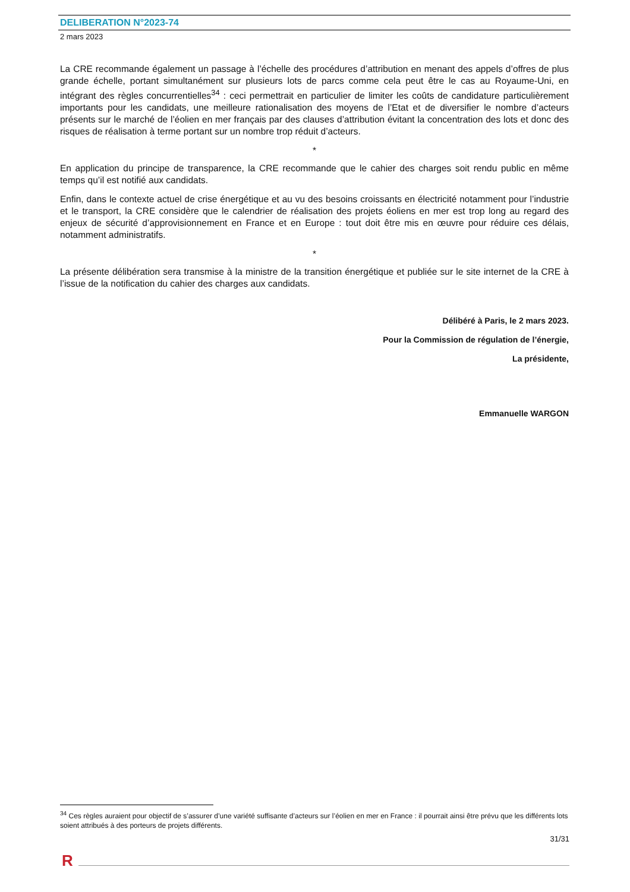DELIBERATION N°2023-74
2 mars 2023
La CRE recommande également un passage à l’échelle des procédures d’attribution en menant des appels d’offres de plus grande échelle, portant simultanément sur plusieurs lots de parcs comme cela peut être le cas au Royaume-Uni, en intégrant des règles concurrentielles<sup>34</sup> : ceci permettrait en particulier de limiter les coûts de candidature particulièrement importants pour les candidats, une meilleure rationalisation des moyens de l’Etat et de diversifier le nombre d’acteurs présents sur le marché de l’éolien en mer français par des clauses d’attribution évitant la concentration des lots et donc des risques de réalisation à terme portant sur un nombre trop réduit d’acteurs.
*
En application du principe de transparence, la CRE recommande que le cahier des charges soit rendu public en même temps qu’il est notifié aux candidats.
Enfin, dans le contexte actuel de crise énergétique et au vu des besoins croissants en électricité notamment pour l’industrie et le transport, la CRE considère que le calendrier de réalisation des projets éoliens en mer est trop long au regard des enjeux de sécurité d’approvisionnement en France et en Europe : tout doit être mis en œuvre pour réduire ces délais, notamment administratifs.
*
La présente délibération sera transmise à la ministre de la transition énergétique et publiée sur le site internet de la CRE à l’issue de la notification du cahier des charges aux candidats.
Délibéré à Paris, le 2 mars 2023.
Pour la Commission de régulation de l’énergie,
La présidente,
Emmanuelle WARGON
<sup>34</sup> Ces règles auraient pour objectif de s’assurer d’une variété suffisante d’acteurs sur l’éolien en mer en France : il pourrait ainsi être prévu que les différents lots soient attribués à des porteurs de projets différents.
31/31
R